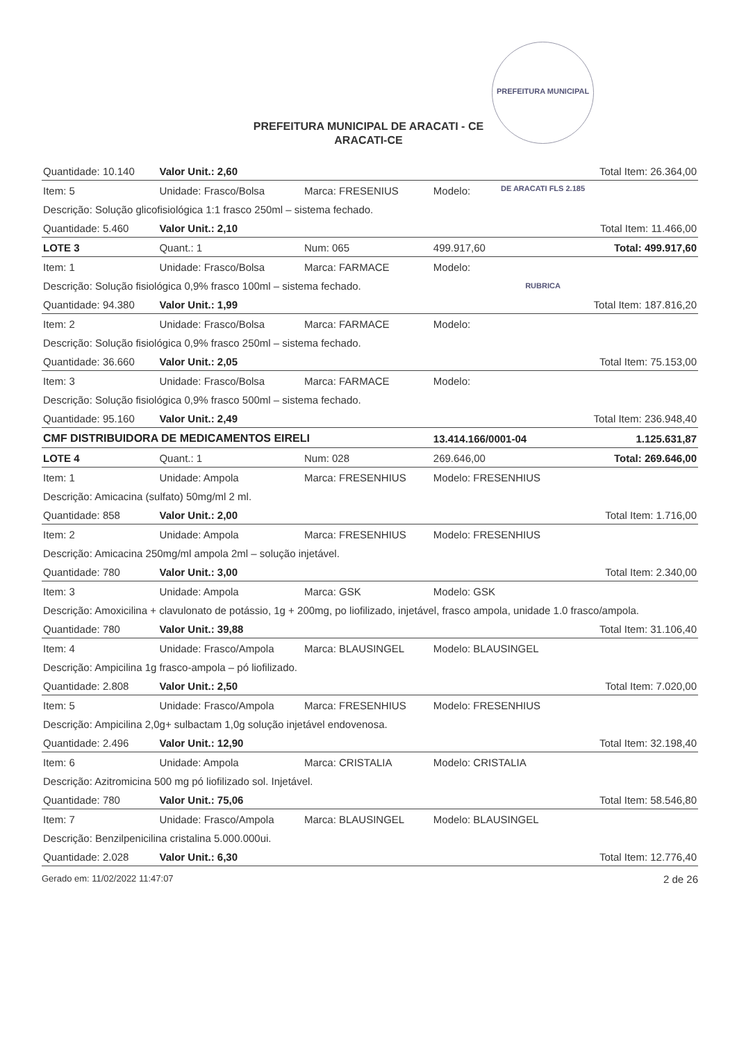PREFEITURA MUNICIPAL DE ARACATI FLS 2.185 RUBRICA
PREFEITURA MUNICIPAL DE ARACATI - CE
ARACATI-CE
| Quantidade: 10.140 | Valor Unit.: 2,60 | | | Total Item: 26.364,00 |
| Item: 5 | Unidade: Frasco/Bolsa | Marca: FRESENIUS | Modelo: | |
| Descrição: Solução glicofisiológica 1:1 frasco 250ml – sistema fechado. | | | | |
| Quantidade: 5.460 | Valor Unit.: 2,10 | | | Total Item: 11.466,00 |
| LOTE 3 | Quant.: 1 | Num: 065 | 499.917,60 | Total: 499.917,60 |
| Item: 1 | Unidade: Frasco/Bolsa | Marca: FARMACE | Modelo: | |
| Descrição: Solução fisiológica 0,9% frasco 100ml – sistema fechado. | | | | |
| Quantidade: 94.380 | Valor Unit.: 1,99 | | | Total Item: 187.816,20 |
| Item: 2 | Unidade: Frasco/Bolsa | Marca: FARMACE | Modelo: | |
| Descrição: Solução fisiológica 0,9% frasco 250ml – sistema fechado. | | | | |
| Quantidade: 36.660 | Valor Unit.: 2,05 | | | Total Item: 75.153,00 |
| Item: 3 | Unidade: Frasco/Bolsa | Marca: FARMACE | Modelo: | |
| Descrição: Solução fisiológica 0,9% frasco 500ml – sistema fechado. | | | | |
| Quantidade: 95.160 | Valor Unit.: 2,49 | | | Total Item: 236.948,40 |
| CMF DISTRIBUIDORA DE MEDICAMENTOS EIRELI | | | 13.414.166/0001-04 | 1.125.631,87 |
| LOTE 4 | Quant.: 1 | Num: 028 | 269.646,00 | Total: 269.646,00 |
| Item: 1 | Unidade: Ampola | Marca: FRESENHIUS | Modelo: FRESENHIUS | |
| Descrição: Amicacina (sulfato) 50mg/ml 2 ml. | | | | |
| Quantidade: 858 | Valor Unit.: 2,00 | | | Total Item: 1.716,00 |
| Item: 2 | Unidade: Ampola | Marca: FRESENHIUS | Modelo: FRESENHIUS | |
| Descrição: Amicacina 250mg/ml ampola 2ml – solução injetável. | | | | |
| Quantidade: 780 | Valor Unit.: 3,00 | | | Total Item: 2.340,00 |
| Item: 3 | Unidade: Ampola | Marca: GSK | Modelo: GSK | |
| Descrição: Amoxicilina + clavulonato de potássio, 1g + 200mg, po liofilizado, injetável, frasco ampola, unidade 1.0 frasco/ampola. | | | | |
| Quantidade: 780 | Valor Unit.: 39,88 | | | Total Item: 31.106,40 |
| Item: 4 | Unidade: Frasco/Ampola | Marca: BLAUSINGEL | Modelo: BLAUSINGEL | |
| Descrição: Ampicilina 1g frasco-ampola – pó liofilizado. | | | | |
| Quantidade: 2.808 | Valor Unit.: 2,50 | | | Total Item: 7.020,00 |
| Item: 5 | Unidade: Frasco/Ampola | Marca: FRESENHIUS | Modelo: FRESENHIUS | |
| Descrição: Ampicilina 2,0g+ sulbactam 1,0g solução injetável endovenosa. | | | | |
| Quantidade: 2.496 | Valor Unit.: 12,90 | | | Total Item: 32.198,40 |
| Item: 6 | Unidade: Ampola | Marca: CRISTALIA | Modelo: CRISTALIA | |
| Descrição: Azitromicina 500 mg pó liofilizado sol. Injetável. | | | | |
| Quantidade: 780 | Valor Unit.: 75,06 | | | Total Item: 58.546,80 |
| Item: 7 | Unidade: Frasco/Ampola | Marca: BLAUSINGEL | Modelo: BLAUSINGEL | |
| Descrição: Benzilpenicilina cristalina 5.000.000ui. | | | | |
| Quantidade: 2.028 | Valor Unit.: 6,30 | | | Total Item: 12.776,40 |
Gerado em: 11/02/2022 11:47:07 2 de 26